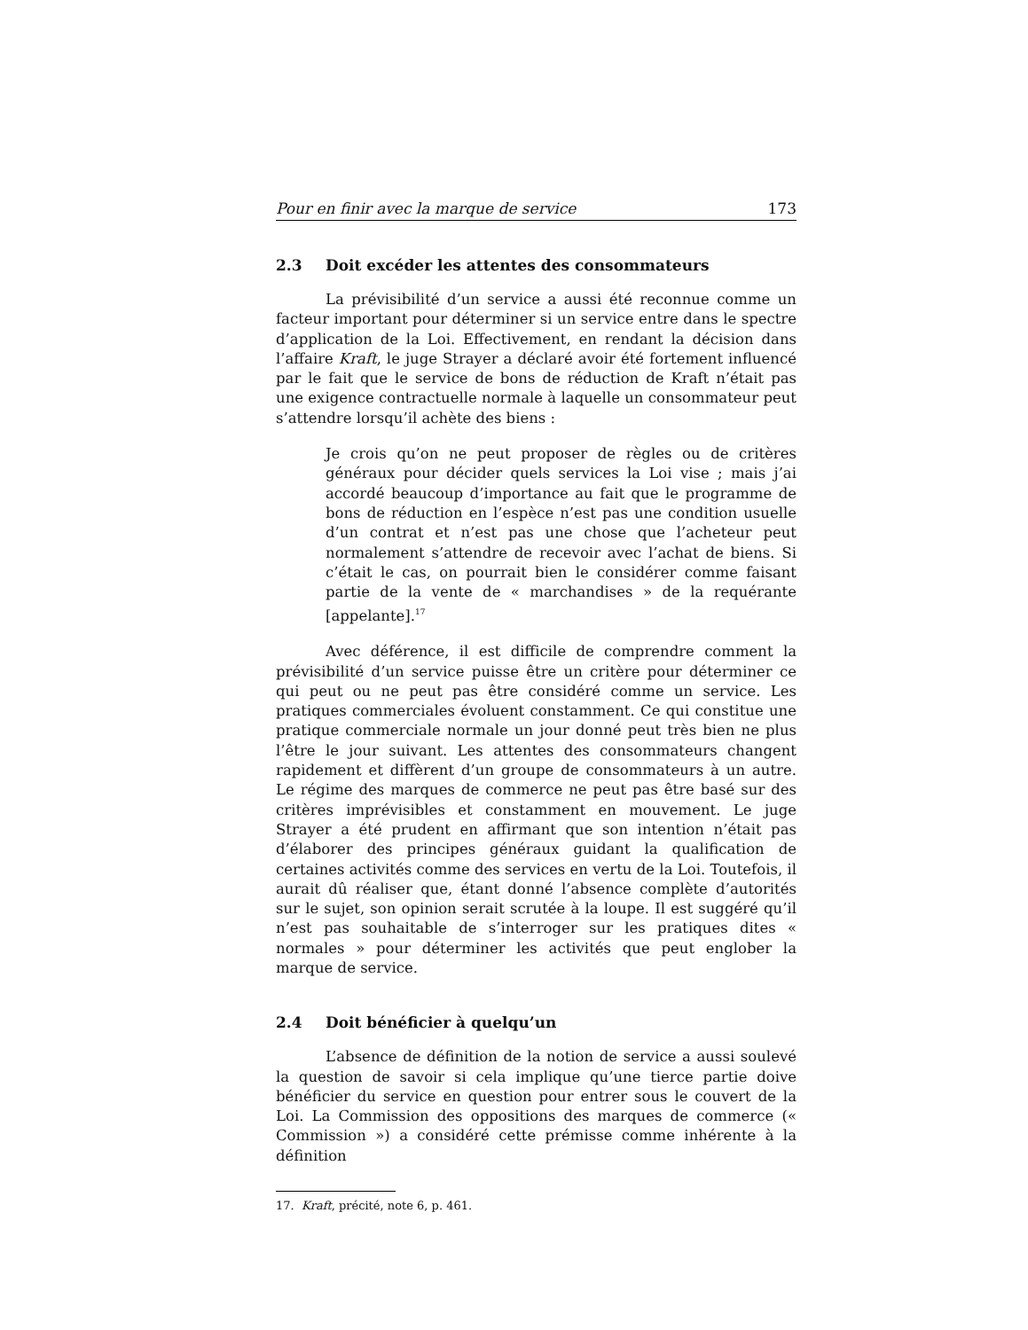Pour en finir avec la marque de service 173
2.3 Doit excéder les attentes des consommateurs
La prévisibilité d’un service a aussi été reconnue comme un facteur important pour déterminer si un service entre dans le spectre d’application de la Loi. Effectivement, en rendant la décision dans l’affaire Kraft, le juge Strayer a déclaré avoir été fortement influencé par le fait que le service de bons de réduction de Kraft n’était pas une exigence contractuelle normale à laquelle un consommateur peut s’attendre lorsqu’il achète des biens :
Je crois qu’on ne peut proposer de règles ou de critères généraux pour décider quels services la Loi vise ; mais j’ai accordé beaucoup d’importance au fait que le programme de bons de réduction en l’espèce n’est pas une condition usuelle d’un contrat et n’est pas une chose que l’acheteur peut normalement s’attendre de recevoir avec l’achat de biens. Si c’était le cas, on pourrait bien le considérer comme faisant partie de la vente de « marchandises » de la requérante [appelante].<sup>17</sup>
Avec déférence, il est difficile de comprendre comment la prévisibilité d’un service puisse être un critère pour déterminer ce qui peut ou ne peut pas être considéré comme un service. Les pratiques commerciales évoluent constamment. Ce qui constitue une pratique commerciale normale un jour donné peut très bien ne plus l’être le jour suivant. Les attentes des consommateurs changent rapidement et diffèrent d’un groupe de consommateurs à un autre. Le régime des marques de commerce ne peut pas être basé sur des critères imprévisibles et constamment en mouvement. Le juge Strayer a été prudent en affirmant que son intention n’était pas d’élaborer des principes généraux guidant la qualification de certaines activités comme des services en vertu de la Loi. Toutefois, il aurait dû réaliser que, étant donné l’absence complète d’autorités sur le sujet, son opinion serait scrutée à la loupe. Il est suggéré qu’il n’est pas souhaitable de s’interroger sur les pratiques dites « normales » pour déterminer les activités que peut englober la marque de service.
2.4 Doit bénéficier à quelqu’un
L’absence de définition de la notion de service a aussi soulevé la question de savoir si cela implique qu’une tierce partie doive bénéficier du service en question pour entrer sous le couvert de la Loi. La Commission des oppositions des marques de commerce (« Commission ») a considéré cette prémisse comme inhérente à la définition
17. Kraft, précité, note 6, p. 461.